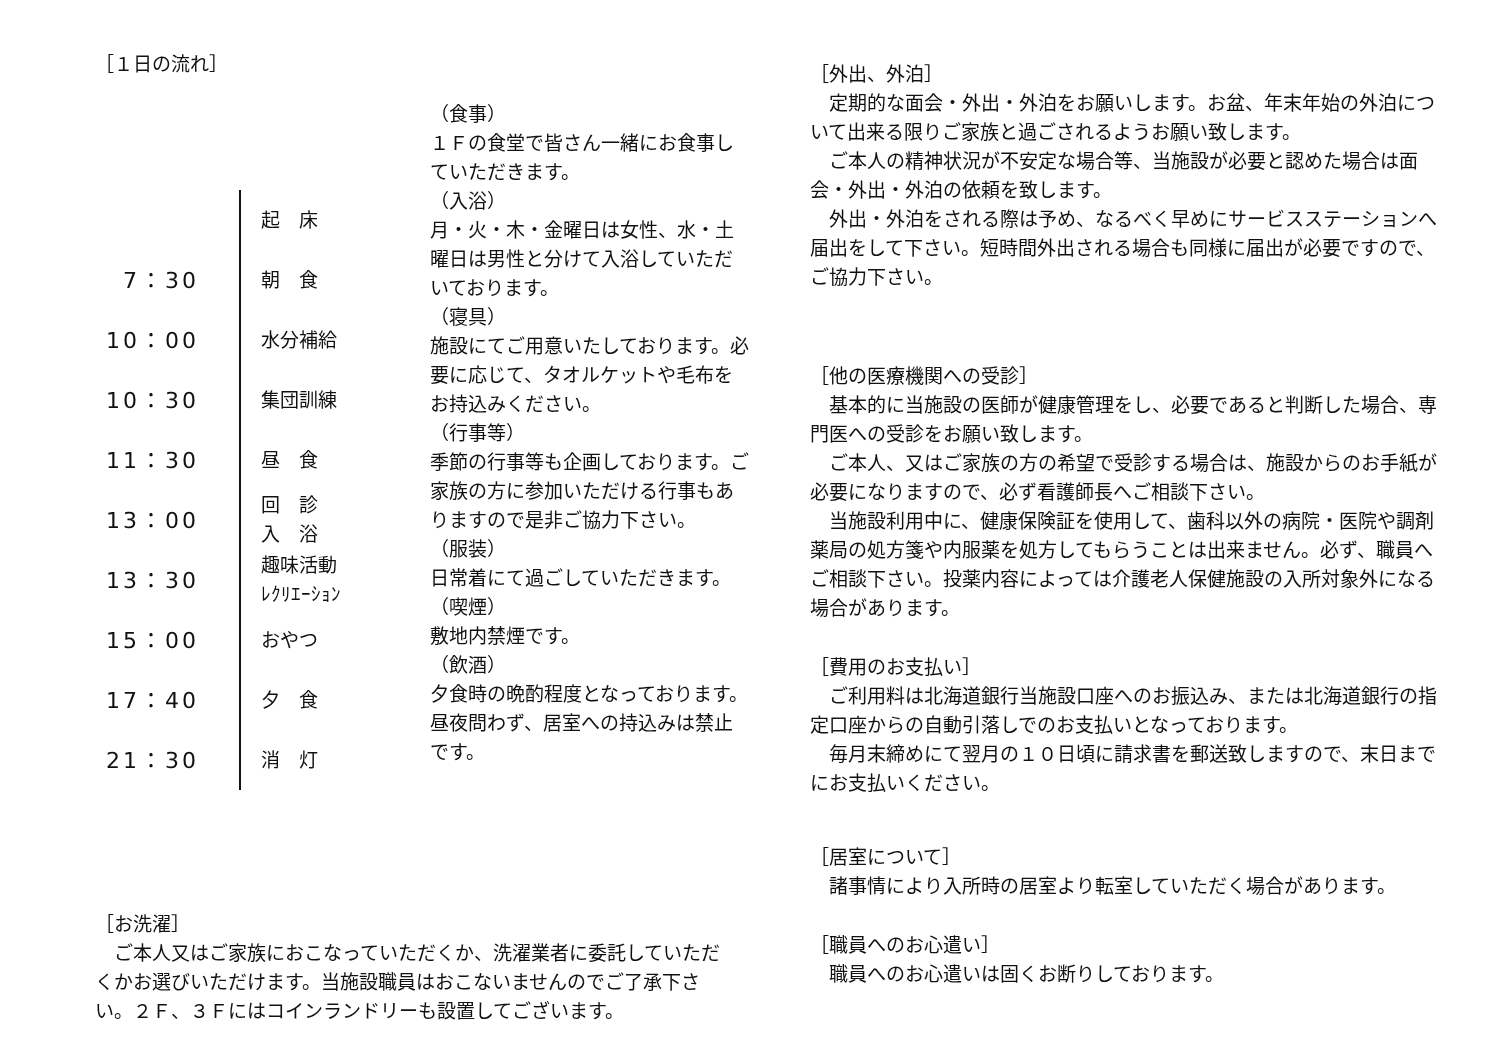［１日の流れ］
起　床
7：30
朝　食
10：00
水分補給
10：30
集団訓練
11：30
昼　食
13：00
回　診
入　浴
13：30
趣味活動
ﾚｸﾘｴｰｼｮﾝ
15：00
おやつ
17：40
夕　食
21：30
消　灯
（食事）
１Ｆの食堂で皆さん一緒にお食事していただきます。
（入浴）
月・火・木・金曜日は女性、水・土曜日は男性と分けて入浴していただいております。
（寝具）
施設にてご用意いたしております。必要に応じて、タオルケットや毛布をお持込みください。
（行事等）
季節の行事等も企画しております。ご家族の方に参加いただける行事もありますので是非ご協力下さい。
（服装）
日常着にて過ごしていただきます。
（喫煙）
敷地内禁煙です。
（飲酒）
夕食時の晩酌程度となっております。昼夜問わず、居室への持込みは禁止です。
［お洗濯］
　ご本人又はご家族におこなっていただくか、洗濯業者に委託していただくかお選びいただけます。当施設職員はおこないませんのでご了承下さい。２Ｆ、３Ｆにはコインランドリーも設置してございます。
［外出、外泊］
　定期的な面会・外出・外泊をお願いします。お盆、年末年始の外泊について出来る限りご家族と過ごされるようお願い致します。
　ご本人の精神状況が不安定な場合等、当施設が必要と認めた場合は面会・外出・外泊の依頼を致します。
　外出・外泊をされる際は予め、なるべく早めにサービスステーションへ届出をして下さい。短時間外出される場合も同様に届出が必要ですので、ご協力下さい。
［他の医療機関への受診］
　基本的に当施設の医師が健康管理をし、必要であると判断した場合、専門医への受診をお願い致します。
　ご本人、又はご家族の方の希望で受診する場合は、施設からのお手紙が必要になりますので、必ず看護師長へご相談下さい。
　当施設利用中に、健康保険証を使用して、歯科以外の病院・医院や調剤薬局の処方箋や内服薬を処方してもらうことは出来ません。必ず、職員へご相談下さい。投薬内容によっては介護老人保健施設の入所対象外になる場合があります。
［費用のお支払い］
　ご利用料は北海道銀行当施設口座へのお振込み、または北海道銀行の指定口座からの自動引落しでのお支払いとなっております。
　毎月末締めにて翌月の１０日頃に請求書を郵送致しますので、末日までにお支払いください。
［居室について］
　諸事情により入所時の居室より転室していただく場合があります。
［職員へのお心遣い］
　職員へのお心遣いは固くお断りしております。